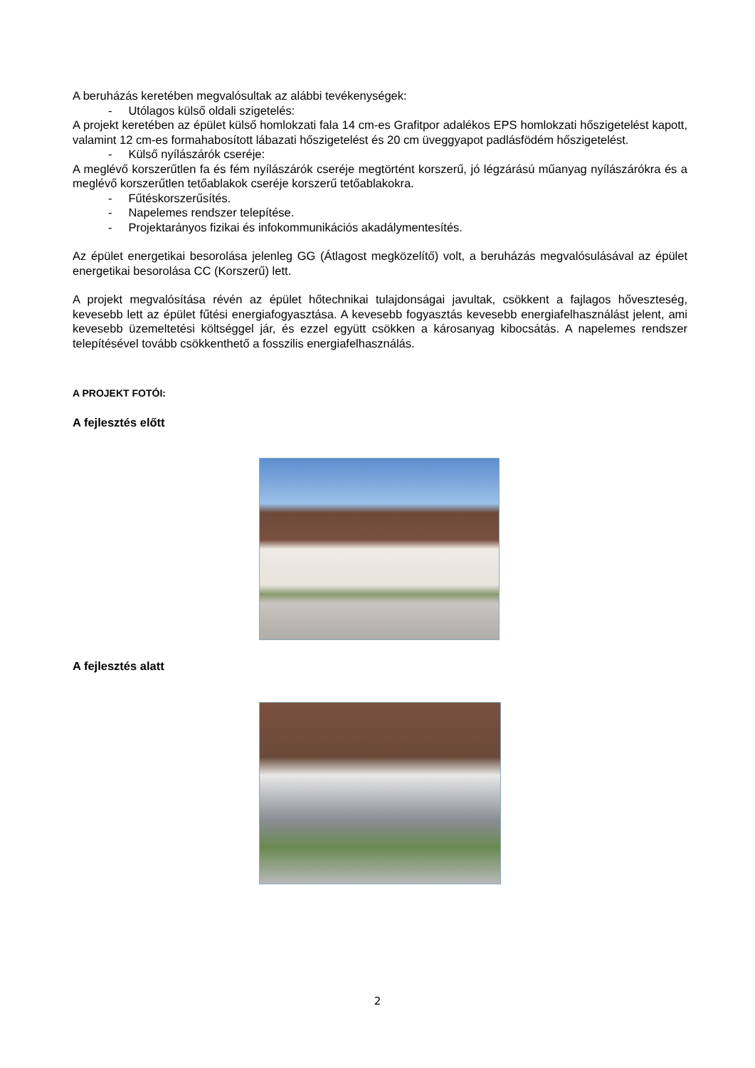A beruházás keretében megvalósultak az alábbi tevékenységek:
- Utólagos külső oldali szigetelés:
A projekt keretében az épület külső homlokzati fala 14 cm-es Grafitpor adalékos EPS homlokzati hőszigetelést kapott, valamint 12 cm-es formahabosított lábazati hőszigetelést és 20 cm üveggyapot padlásfödém hőszigetelést.
- Külső nyílászárók cseréje:
A meglévő korszerűtlen fa és fém nyílászárók cseréje megtörtént korszerű, jó légzárású műanyag nyílászárókra és a meglévő korszerűtlen tetőablakok cseréje korszerű tetőablakokra.
- Fűtéskorszerűsítés.
- Napelemes rendszer telepítése.
- Projektarányos fizikai és infokommunikációs akadálymentesítés.
Az épület energetikai besorolása jelenleg GG (Átlagost megközelítő) volt, a beruházás megvalósulásával az épület energetikai besorolása CC (Korszerű) lett.
A projekt megvalósítása révén az épület hőtechnikai tulajdonságai javultak, csökkent a fajlagos hőveszteség, kevesebb lett az épület fűtési energiafogyasztása. A kevesebb fogyasztás kevesebb energiafelhasználást jelent, ami kevesebb üzemeltetési költséggel jár, és ezzel együtt csökken a károsanyag kibocsátás. A napelemes rendszer telepítésével tovább csökkenthető a fosszilis energiafelhasználás.
A PROJEKT FOTÓI:
A fejlesztés előtt
A fejlesztés alatt
2